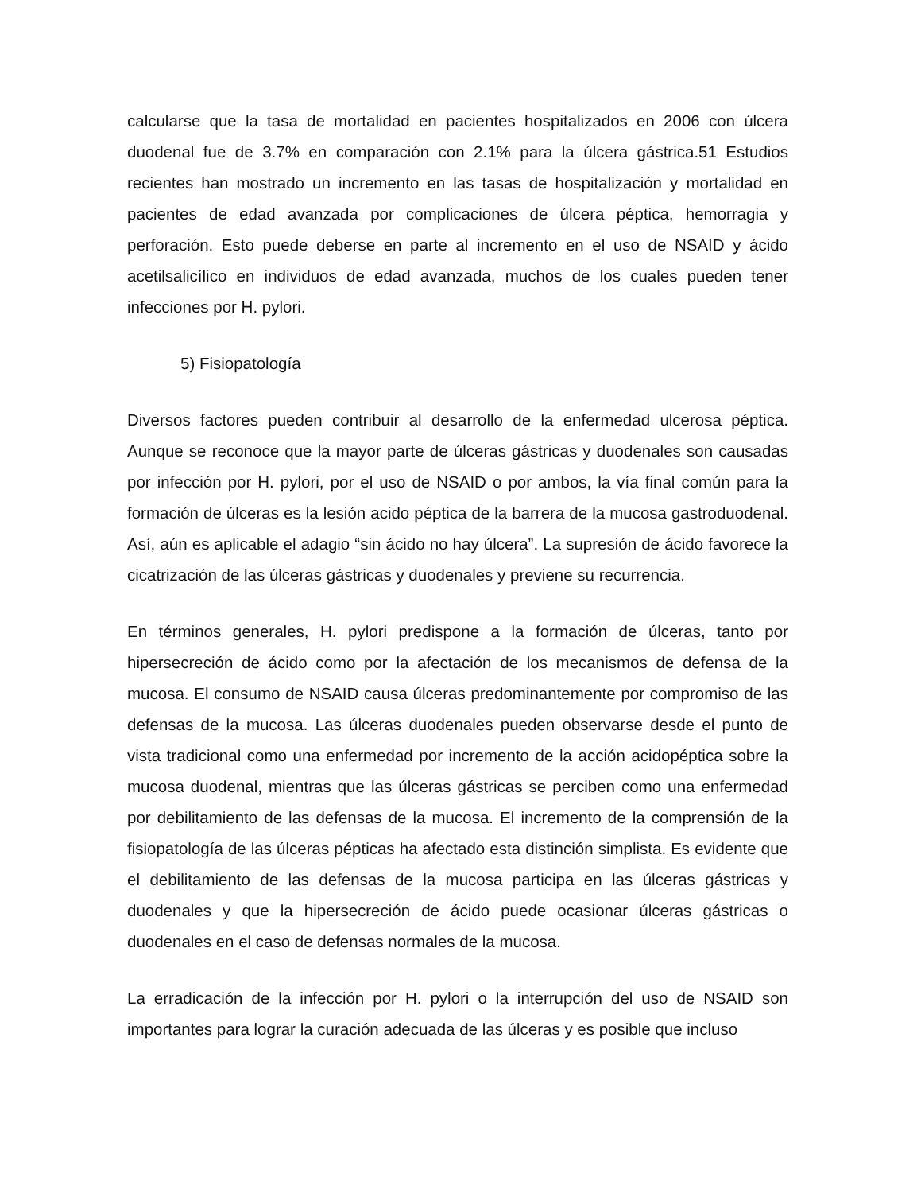calcularse que la tasa de mortalidad en pacientes hospitalizados en 2006 con úlcera duodenal fue de 3.7% en comparación con 2.1% para la úlcera gástrica.51 Estudios recientes han mostrado un incremento en las tasas de hospitalización y mortalidad en pacientes de edad avanzada por complicaciones de úlcera péptica, hemorragia y perforación. Esto puede deberse en parte al incremento en el uso de NSAID y ácido acetilsalicílico en individuos de edad avanzada, muchos de los cuales pueden tener infecciones por H. pylori.
5) Fisiopatología
Diversos factores pueden contribuir al desarrollo de la enfermedad ulcerosa péptica. Aunque se reconoce que la mayor parte de úlceras gástricas y duodenales son causadas por infección por H. pylori, por el uso de NSAID o por ambos, la vía final común para la formación de úlceras es la lesión acido péptica de la barrera de la mucosa gastroduodenal. Así, aún es aplicable el adagio “sin ácido no hay úlcera”. La supresión de ácido favorece la cicatrización de las úlceras gástricas y duodenales y previene su recurrencia.
En términos generales, H. pylori predispone a la formación de úlceras, tanto por hipersecreción de ácido como por la afectación de los mecanismos de defensa de la mucosa. El consumo de NSAID causa úlceras predominantemente por compromiso de las defensas de la mucosa. Las úlceras duodenales pueden observarse desde el punto de vista tradicional como una enfermedad por incremento de la acción acidopéptica sobre la mucosa duodenal, mientras que las úlceras gástricas se perciben como una enfermedad por debilitamiento de las defensas de la mucosa. El incremento de la comprensión de la fisiopatología de las úlceras pépticas ha afectado esta distinción simplista. Es evidente que el debilitamiento de las defensas de la mucosa participa en las úlceras gástricas y duodenales y que la hipersecreción de ácido puede ocasionar úlceras gástricas o duodenales en el caso de defensas normales de la mucosa.
La erradicación de la infección por H. pylori o la interrupción del uso de NSAID son importantes para lograr la curación adecuada de las úlceras y es posible que incluso